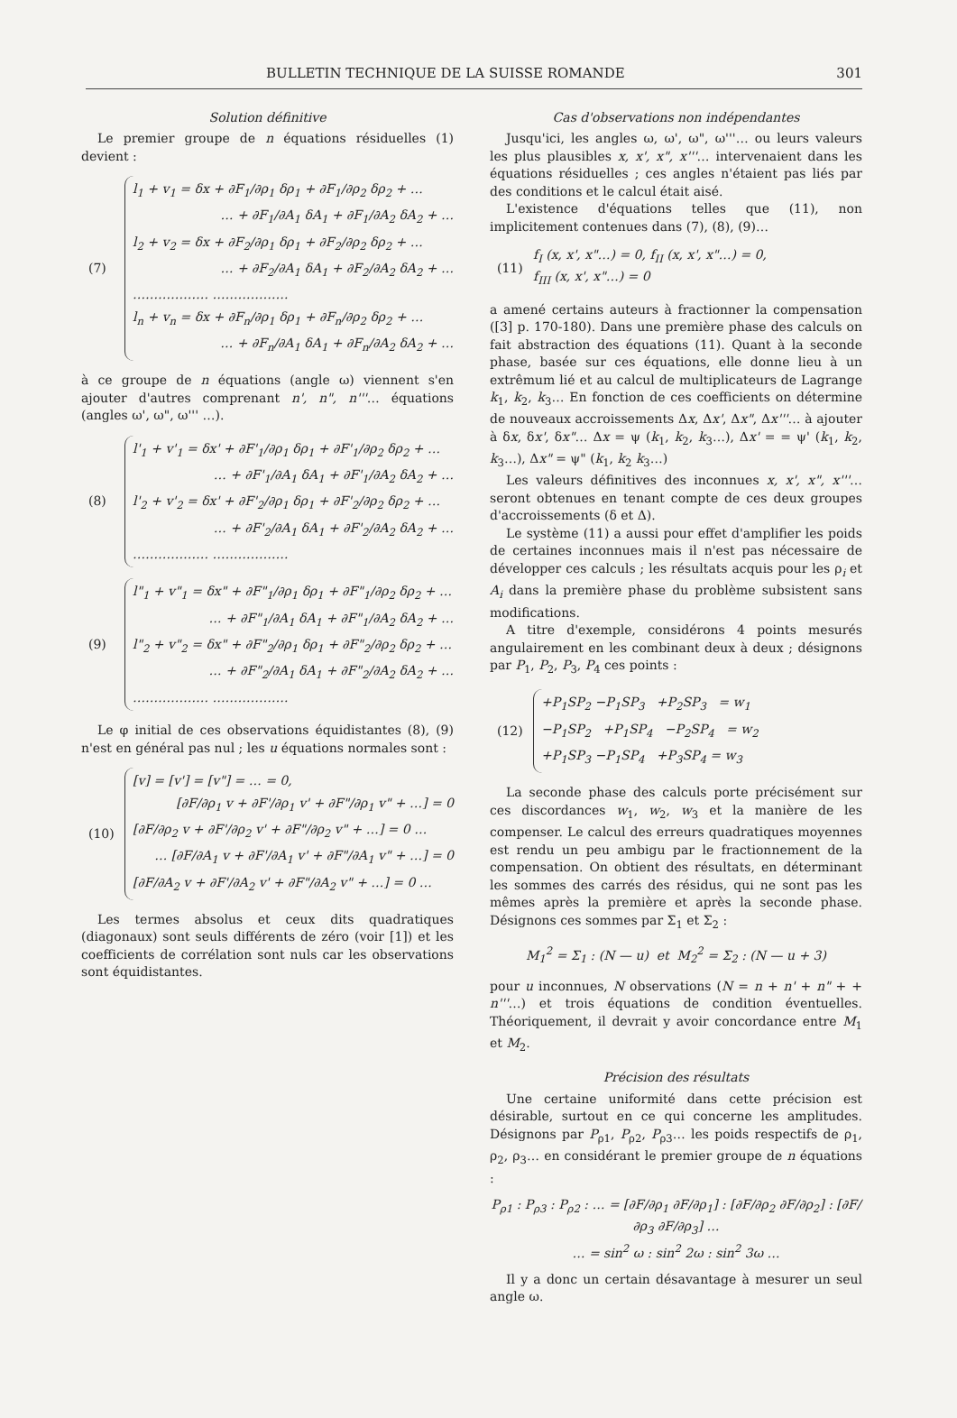BULLETIN TECHNIQUE DE LA SUISSE ROMANDE 301
Solution définitive
Le premier groupe de n équations résiduelles (1) devient :
(7)
l<sub>1</sub> + v<sub>1</sub> = δx + ∂F<sub>1</sub>/∂ρ<sub>1</sub> δρ<sub>1</sub> + ∂F<sub>1</sub>/∂ρ<sub>2</sub> δρ<sub>2</sub> + …
… + ∂F<sub>1</sub>/∂A<sub>1</sub> δA<sub>1</sub> + ∂F<sub>1</sub>/∂A<sub>2</sub> δA<sub>2</sub> + …
l<sub>2</sub> + v<sub>2</sub> = δx + ∂F<sub>2</sub>/∂ρ<sub>1</sub> δρ<sub>1</sub> + ∂F<sub>2</sub>/∂ρ<sub>2</sub> δρ<sub>2</sub> + …
… + ∂F<sub>2</sub>/∂A<sub>1</sub> δA<sub>1</sub> + ∂F<sub>2</sub>/∂A<sub>2</sub> δA<sub>2</sub> + …
……………… ………………
l<sub>n</sub> + v<sub>n</sub> = δx + ∂F<sub>n</sub>/∂ρ<sub>1</sub> δρ<sub>1</sub> + ∂F<sub>n</sub>/∂ρ<sub>2</sub> δρ<sub>2</sub> + …
… + ∂F<sub>n</sub>/∂A<sub>1</sub> δA<sub>1</sub> + ∂F<sub>n</sub>/∂A<sub>2</sub> δA<sub>2</sub> + …
à ce groupe de n équations (angle ω) viennent s'en ajouter d'autres comprenant n', n", n'''… équations (angles ω', ω", ω''' …).
(8)
l'<sub>1</sub> + v'<sub>1</sub> = δx' + ∂F'<sub>1</sub>/∂ρ<sub>1</sub> δρ<sub>1</sub> + ∂F'<sub>1</sub>/∂ρ<sub>2</sub> δρ<sub>2</sub> + …
… + ∂F'<sub>1</sub>/∂A<sub>1</sub> δA<sub>1</sub> + ∂F'<sub>1</sub>/∂A<sub>2</sub> δA<sub>2</sub> + …
l'<sub>2</sub> + v'<sub>2</sub> = δx' + ∂F'<sub>2</sub>/∂ρ<sub>1</sub> δρ<sub>1</sub> + ∂F'<sub>2</sub>/∂ρ<sub>2</sub> δρ<sub>2</sub> + …
… + ∂F'<sub>2</sub>/∂A<sub>1</sub> δA<sub>1</sub> + ∂F'<sub>2</sub>/∂A<sub>2</sub> δA<sub>2</sub> + …
……………… ………………
(9)
l"<sub>1</sub> + v"<sub>1</sub> = δx" + ∂F"<sub>1</sub>/∂ρ<sub>1</sub> δρ<sub>1</sub> + ∂F"<sub>1</sub>/∂ρ<sub>2</sub> δρ<sub>2</sub> + …
… + ∂F"<sub>1</sub>/∂A<sub>1</sub> δA<sub>1</sub> + ∂F"<sub>1</sub>/∂A<sub>2</sub> δA<sub>2</sub> + …
l"<sub>2</sub> + v"<sub>2</sub> = δx" + ∂F"<sub>2</sub>/∂ρ<sub>1</sub> δρ<sub>1</sub> + ∂F"<sub>2</sub>/∂ρ<sub>2</sub> δρ<sub>2</sub> + …
… + ∂F"<sub>2</sub>/∂A<sub>1</sub> δA<sub>1</sub> + ∂F"<sub>2</sub>/∂A<sub>2</sub> δA<sub>2</sub> + …
……………… ………………
Le φ initial de ces observations équidistantes (8), (9) n'est en général pas nul ; les u équations normales sont :
(10)
[v] = [v'] = [v"] = … = 0,
[∂F/∂ρ<sub>1</sub> v + ∂F'/∂ρ<sub>1</sub> v' + ∂F"/∂ρ<sub>1</sub> v" + …] = 0
[∂F/∂ρ<sub>2</sub> v + ∂F'/∂ρ<sub>2</sub> v' + ∂F"/∂ρ<sub>2</sub> v" + …] = 0 …
… [∂F/∂A<sub>1</sub> v + ∂F'/∂A<sub>1</sub> v' + ∂F"/∂A<sub>1</sub> v" + …] = 0
[∂F/∂A<sub>2</sub> v + ∂F'/∂A<sub>2</sub> v' + ∂F"/∂A<sub>2</sub> v" + …] = 0 …
Les termes absolus et ceux dits quadratiques (diagonaux) sont seuls différents de zéro (voir [1]) et les coefficients de corrélation sont nuls car les observations sont équidistantes.
Cas d'observations non indépendantes
Jusqu'ici, les angles ω, ω', ω", ω'''… ou leurs valeurs les plus plausibles x, x', x", x'''… intervenaient dans les équations résiduelles ; ces angles n'étaient pas liés par des conditions et le calcul était aisé.
L'existence d'équations telles que (11), non implicitement contenues dans (7), (8), (9)…
(11)
f<sub>I</sub> (x, x', x"…) = 0, f<sub>II</sub> (x, x', x"…) = 0,
f<sub>III</sub> (x, x', x"…) = 0
a amené certains auteurs à fractionner la compensation ([3] p. 170-180). Dans une première phase des calculs on fait abstraction des équations (11). Quant à la seconde phase, basée sur ces équations, elle donne lieu à un extrêmum lié et au calcul de multiplicateurs de Lagrange k<sub>1</sub>, k<sub>2</sub>, k<sub>3</sub>… En fonction de ces coefficients on détermine de nouveaux accroissements Δx, Δx', Δx", Δx'''… à ajouter à δx, δx', δx"… Δx = ψ (k<sub>1</sub>, k<sub>2</sub>, k<sub>3</sub>…), Δx' = = ψ' (k<sub>1</sub>, k<sub>2</sub>, k<sub>3</sub>…), Δx" = ψ" (k<sub>1</sub>, k<sub>2</sub> k<sub>3</sub>…)
Les valeurs définitives des inconnues x, x', x", x'''… seront obtenues en tenant compte de ces deux groupes d'accroissements (δ et Δ).
Le système (11) a aussi pour effet d'amplifier les poids de certaines inconnues mais il n'est pas nécessaire de développer ces calculs ; les résultats acquis pour les ρ<sub>i</sub> et A<sub>i</sub> dans la première phase du problème subsistent sans modifications.
A titre d'exemple, considérons 4 points mesurés angulairement en les combinant deux à deux ; désignons par P<sub>1</sub>, P<sub>2</sub>, P<sub>3</sub>, P<sub>4</sub> ces points :
(12)
+P<sub>1</sub>SP<sub>2</sub> −P<sub>1</sub>SP<sub>3</sub> +P<sub>2</sub>SP<sub>3</sub> = w<sub>1</sub>
−P<sub>1</sub>SP<sub>2</sub> +P<sub>1</sub>SP<sub>4</sub> −P<sub>2</sub>SP<sub>4</sub> = w<sub>2</sub>
+P<sub>1</sub>SP<sub>3</sub> −P<sub>1</sub>SP<sub>4</sub> +P<sub>3</sub>SP<sub>4</sub> = w<sub>3</sub>
La seconde phase des calculs porte précisément sur ces discordances w<sub>1</sub>, w<sub>2</sub>, w<sub>3</sub> et la manière de les compenser. Le calcul des erreurs quadratiques moyennes est rendu un peu ambigu par le fractionnement de la compensation. On obtient des résultats, en déterminant les sommes des carrés des résidus, qui ne sont pas les mêmes après la première et après la seconde phase. Désignons ces sommes par Σ<sub>1</sub> et Σ<sub>2</sub> :
M<sub>1</sub><sup>2</sup> = Σ<sub>1</sub> : (N — u) et M<sub>2</sub><sup>2</sup> = Σ<sub>2</sub> : (N — u + 3)
pour u inconnues, N observations (N = n + n' + n" + + n'''…) et trois équations de condition éventuelles. Théoriquement, il devrait y avoir concordance entre M<sub>1</sub> et M<sub>2</sub>.
Précision des résultats
Une certaine uniformité dans cette précision est désirable, surtout en ce qui concerne les amplitudes. Désignons par P<sub>ρ1</sub>, P<sub>ρ2</sub>, P<sub>ρ3</sub>… les poids respectifs de ρ<sub>1</sub>, ρ<sub>2</sub>, ρ<sub>3</sub>… en considérant le premier groupe de n équations :
P<sub>ρ1</sub> : P<sub>ρ3</sub> : P<sub>ρ2</sub> : … = [∂F/∂ρ<sub>1</sub> ∂F/∂ρ<sub>1</sub>] : [∂F/∂ρ<sub>2</sub> ∂F/∂ρ<sub>2</sub>] : [∂F/∂ρ<sub>3</sub> ∂F/∂ρ<sub>3</sub>] …
… = sin<sup>2</sup> ω : sin<sup>2</sup> 2ω : sin<sup>2</sup> 3ω …
Il y a donc un certain désavantage à mesurer un seul angle ω.